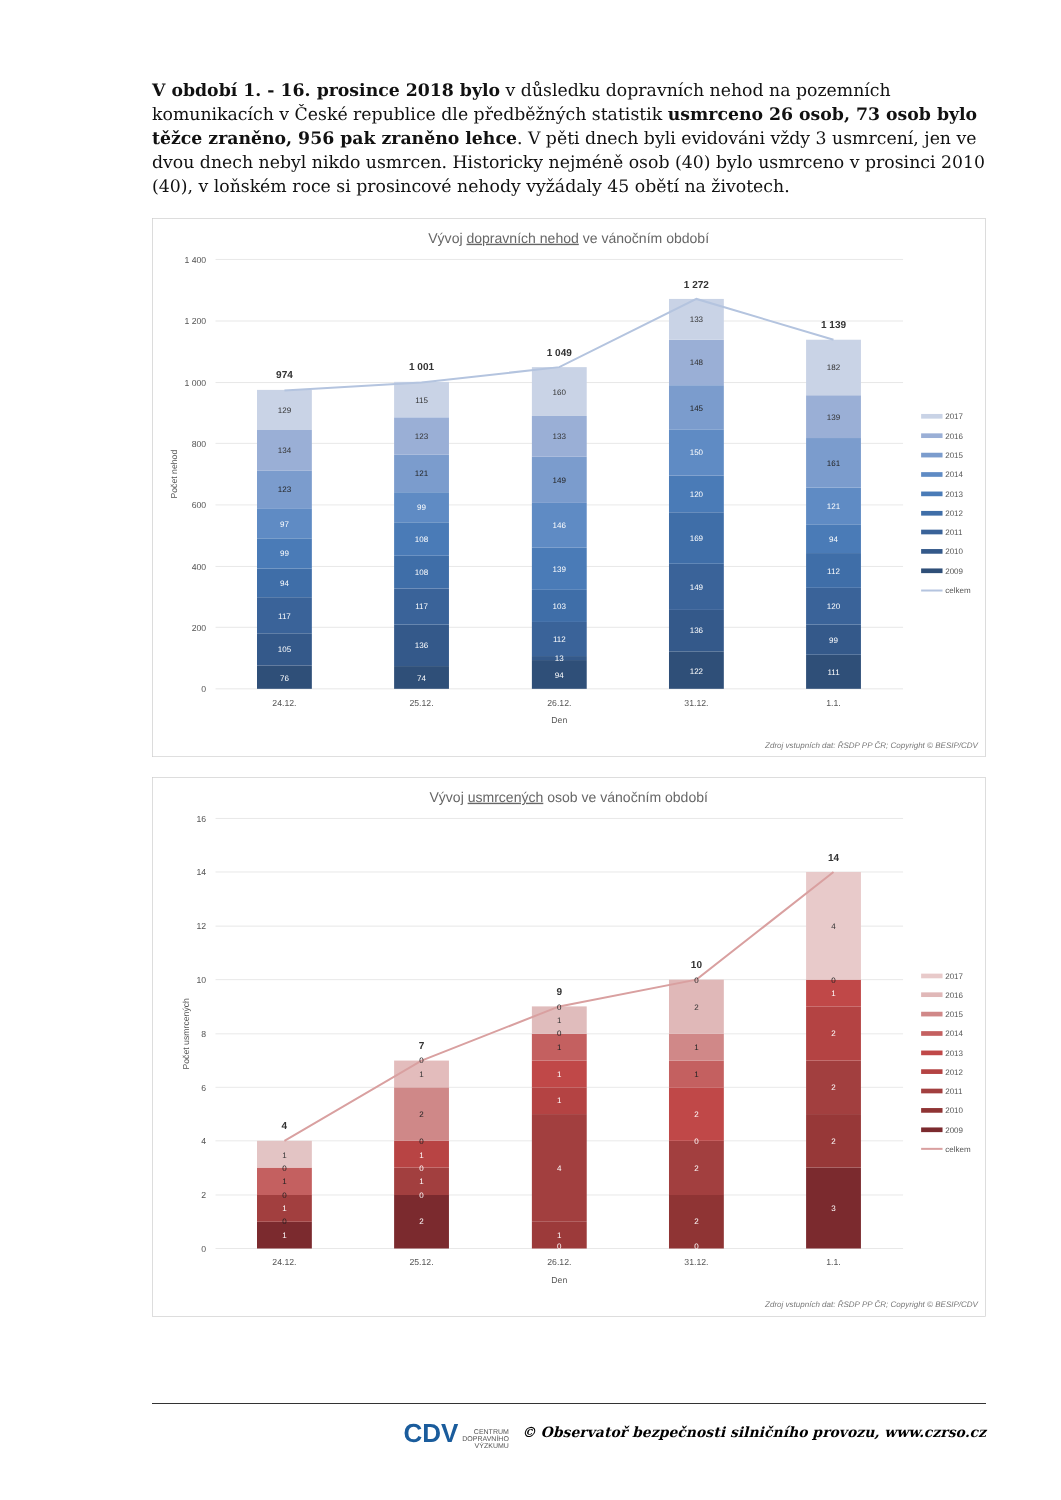V období 1. - 16. prosince 2018 bylo v důsledku dopravních nehod na pozemních komunikacích v České republice dle předběžných statistik usmrceno 26 osob, 73 osob bylo těžce zraněno, 956 pak zraněno lehce. V pěti dnech byli evidováni vždy 3 usmrcení, jen ve dvou dnech nebyl nikdo usmrcen. Historicky nejméně osob (40) bylo usmrceno v prosinci 2010 (40), v loňském roce si prosincové nehody vyžádaly 45 obětí na životech.
Vývoj dopravních nehod ve vánočním období
1 400
1 200
1 000
800
600
400
200
0
Počet nehod
24.12.
25.12.
26.12.
31.12.
1.1.
Den
76
105
117
94
99
97
123
134
129
74
136
117
108
108
99
121
123
115
94
13
112
103
139
146
149
133
160
122
136
149
169
120
150
145
148
133
111
99
120
112
94
121
161
139
182
974
1 001
1 049
1 272
1 139
2017
2016
2015
2014
2013
2012
2011
2010
2009
celkem
Zdroj vstupních dat: ŘSDP PP ČR; Copyright © BESIP/CDV
Vývoj usmrcených osob ve vánočním období
16
14
12
10
8
6
4
2
0
Počet usmrcených
24.12.
25.12.
26.12.
31.12.
1.1.
Den
1
0
1
0
1
0
1
2
0
1
0
1
0
2
1
0
0
1
4
1
1
1
0
1
0
0
2
2
0
2
1
1
2
0
3
2
2
2
1
0
4
4
7
9
10
14
2017
2016
2015
2014
2013
2012
2011
2010
2009
celkem
Zdroj vstupních dat: ŘSDP PP ČR; Copyright © BESIP/CDV
CDV CENTRUM
DOPRAVNÍHO
VÝZKUMU © Observatoř bezpečnosti silničního provozu, www.czrso.cz